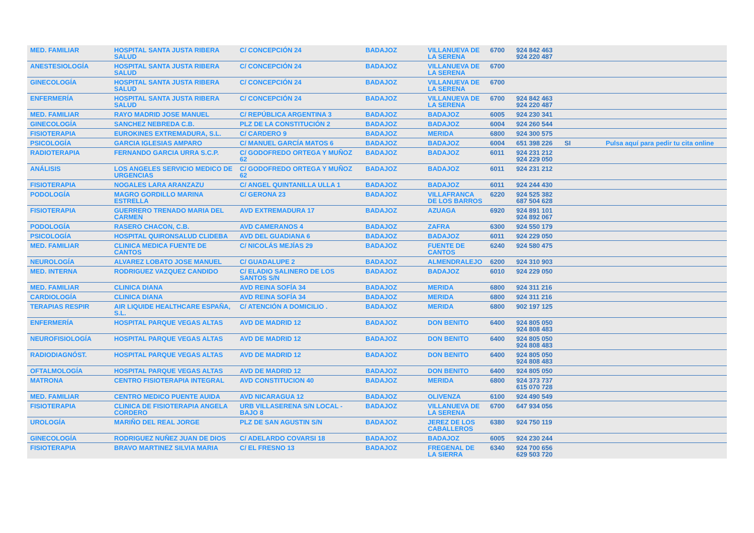| MED. FAMILIAR | HOSPITAL SANTA JUSTA RIBERA SALUD | C/ CONCEPCIÓN 24 | BADAJOZ | VILLANUEVA DE LA SERENA | 6700 | 924 842 463 924 220 487 | | |
| ANESTESIOLOGÍA | HOSPITAL SANTA JUSTA RIBERA SALUD | C/ CONCEPCIÓN 24 | BADAJOZ | VILLANUEVA DE LA SERENA | 6700 | | | |
| GINECOLOGÍA | HOSPITAL SANTA JUSTA RIBERA SALUD | C/ CONCEPCIÓN 24 | BADAJOZ | VILLANUEVA DE LA SERENA | 6700 | | | |
| ENFERMERÍA | HOSPITAL SANTA JUSTA RIBERA SALUD | C/ CONCEPCIÓN 24 | BADAJOZ | VILLANUEVA DE LA SERENA | 6700 | 924 842 463 924 220 487 | | |
| MED. FAMILIAR | RAYO MADRID JOSE MANUEL | C/ REPÚBLICA ARGENTINA 3 | BADAJOZ | BADAJOZ | 6005 | 924 230 341 | | |
| GINECOLOGÍA | SANCHEZ NEBREDA C.B. | PLZ DE LA CONSTITUCIÓN 2 | BADAJOZ | BADAJOZ | 6004 | 924 260 544 | | |
| FISIOTERAPIA | EUROKINES EXTREMADURA, S.L. | C/ CARDERO 9 | BADAJOZ | MERIDA | 6800 | 924 300 575 | | |
| PSICOLOGÍA | GARCIA IGLESIAS AMPARO | C/ MANUEL GARCÍA MATOS 6 | BADAJOZ | BADAJOZ | 6004 | 651 398 226 | SI | Pulsa aquí para pedir tu cita online |
| RADIOTERAPIA | FERNANDO GARCIA URRA S.C.P. | C/ GODOFREDO ORTEGA Y MUÑOZ 62 | BADAJOZ | BADAJOZ | 6011 | 924 231 212 924 229 050 | | |
| ANÁLISIS | LOS ANGELES SERVICIO MEDICO DE URGENCIAS | C/ GODOFREDO ORTEGA Y MUÑOZ 62 | BADAJOZ | BADAJOZ | 6011 | 924 231 212 | | |
| FISIOTERAPIA | NOGALES LARA ARANZAZU | C/ ANGEL QUINTANILLA ULLA 1 | BADAJOZ | BADAJOZ | 6011 | 924 244 430 | | |
| PODOLOGÍA | MAGRO GORDILLO MARINA ESTRELLA | C/ GERONA 23 | BADAJOZ | VILLAFRANCA DE LOS BARROS | 6220 | 924 525 382 687 504 628 | | |
| FISIOTERAPIA | GUERRERO TRENADO MARIA DEL CARMEN | AVD EXTREMADURA 17 | BADAJOZ | AZUAGA | 6920 | 924 891 101 924 892 067 | | |
| PODOLOGÍA | RASERO CHACON, C.B. | AVD CAMERANOS 4 | BADAJOZ | ZAFRA | 6300 | 924 550 179 | | |
| PSICOLOGÍA | HOSPITAL QUIRONSALUD CLIDEBA | AVD DEL GUADIANA 6 | BADAJOZ | BADAJOZ | 6011 | 924 229 050 | | |
| MED. FAMILIAR | CLINICA MEDICA FUENTE DE CANTOS | C/ NICOLÁS MEJÍAS 29 | BADAJOZ | FUENTE DE CANTOS | 6240 | 924 580 475 | | |
| NEUROLOGÍA | ALVAREZ LOBATO JOSE MANUEL | C/ GUADALUPE 2 | BADAJOZ | ALMENDRALEJO | 6200 | 924 310 903 | | |
| MED. INTERNA | RODRIGUEZ VAZQUEZ CANDIDO | C/ ELADIO SALINERO DE LOS SANTOS S/N | BADAJOZ | BADAJOZ | 6010 | 924 229 050 | | |
| MED. FAMILIAR | CLINICA DIANA | AVD REINA SOFÍA 34 | BADAJOZ | MERIDA | 6800 | 924 311 216 | | |
| CARDIOLOGÍA | CLINICA DIANA | AVD REINA SOFÍA 34 | BADAJOZ | MERIDA | 6800 | 924 311 216 | | |
| TERAPIAS RESPIR | AIR LIQUIDE HEALTHCARE ESPAÑA, S.L. | C/ ATENCIÓN A DOMICILIO . | BADAJOZ | MERIDA | 6800 | 902 197 125 | | |
| ENFERMERÍA | HOSPITAL PARQUE VEGAS ALTAS | AVD DE MADRID 12 | BADAJOZ | DON BENITO | 6400 | 924 805 050 924 808 483 | | |
| NEUROFISIOLOGÍA | HOSPITAL PARQUE VEGAS ALTAS | AVD DE MADRID 12 | BADAJOZ | DON BENITO | 6400 | 924 805 050 924 808 483 | | |
| RADIODIAGNÓST. | HOSPITAL PARQUE VEGAS ALTAS | AVD DE MADRID 12 | BADAJOZ | DON BENITO | 6400 | 924 805 050 924 808 483 | | |
| OFTALMOLOGÍA | HOSPITAL PARQUE VEGAS ALTAS | AVD DE MADRID 12 | BADAJOZ | DON BENITO | 6400 | 924 805 050 | | |
| MATRONA | CENTRO FISIOTERAPIA INTEGRAL | AVD CONSTITUCION 40 | BADAJOZ | MERIDA | 6800 | 924 373 737 615 070 728 | | |
| MED. FAMILIAR | CENTRO MEDICO PUENTE AUIDA | AVD NICARAGUA 12 | BADAJOZ | OLIVENZA | 6100 | 924 490 549 | | |
| FISIOTERAPIA | CLINICA DE FISIOTERAPIA ANGELA CORDERO | URB VILLASERENA S/N LOCAL - BAJO 8 | BADAJOZ | VILLANUEVA DE LA SERENA | 6700 | 647 934 056 | | |
| UROLOGÍA | MARIÑO DEL REAL JORGE | PLZ DE SAN AGUSTIN S/N | BADAJOZ | JEREZ DE LOS CABALLEROS | 6380 | 924 750 119 | | |
| GINECOLOGÍA | RODRIGUEZ NUÑEZ JUAN DE DIOS | C/ ADELARDO COVARSI 18 | BADAJOZ | BADAJOZ | 6005 | 924 230 244 | | |
| FISIOTERAPIA | BRAVO MARTINEZ SILVIA MARIA | C/ EL FRESNO 13 | BADAJOZ | FREGENAL DE LA SIERRA | 6340 | 924 700 656 629 503 720 | | |